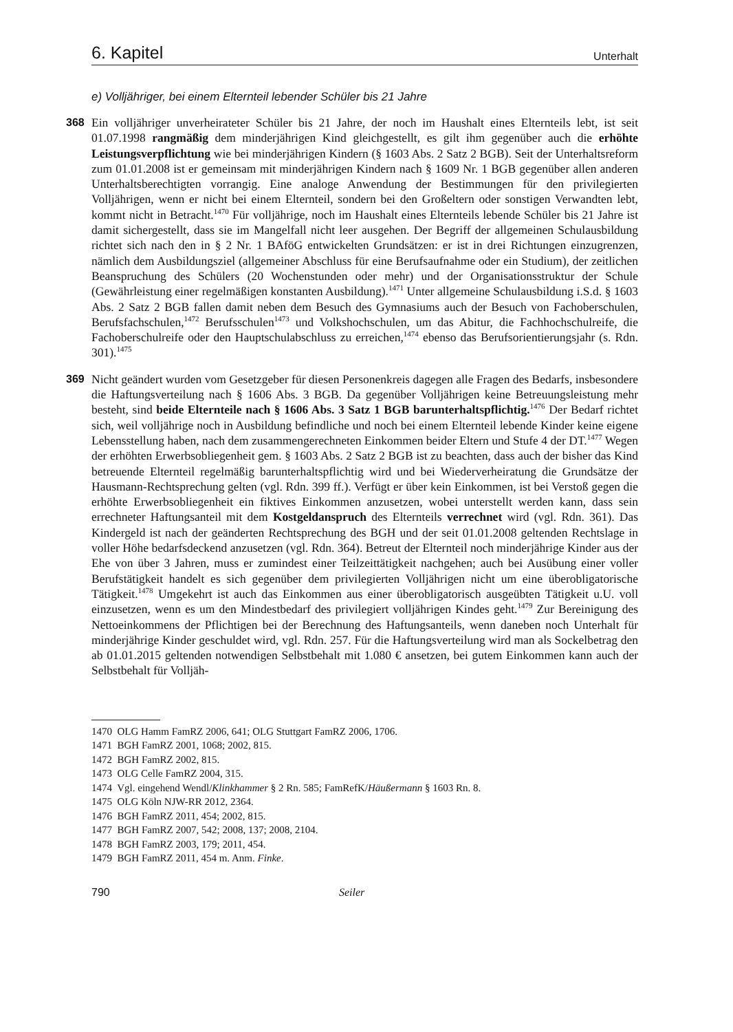6. Kapitel Unterhalt
e) Volljähriger, bei einem Elternteil lebender Schüler bis 21 Jahre
368
Ein volljähriger unverheirateter Schüler bis 21 Jahre, der noch im Haushalt eines Elternteils lebt, ist seit 01.07.1998 rangmäßig dem minderjährigen Kind gleichgestellt, es gilt ihm gegenüber auch die erhöhte Leistungsverpflichtung wie bei minderjährigen Kindern (§ 1603 Abs. 2 Satz 2 BGB). Seit der Unterhaltsreform zum 01.01.2008 ist er gemeinsam mit minderjährigen Kindern nach § 1609 Nr. 1 BGB gegenüber allen anderen Unterhaltsberechtigten vorrangig. Eine analoge Anwendung der Bestimmungen für den privilegierten Volljährigen, wenn er nicht bei einem Elternteil, sondern bei den Großeltern oder sonstigen Verwandten lebt, kommt nicht in Betracht.<sup>1470</sup> Für volljährige, noch im Haushalt eines Elternteils lebende Schüler bis 21 Jahre ist damit sichergestellt, dass sie im Mangelfall nicht leer ausgehen. Der Begriff der allgemeinen Schulausbildung richtet sich nach den in § 2 Nr. 1 BAföG entwickelten Grundsätzen: er ist in drei Richtungen einzugrenzen, nämlich dem Ausbildungsziel (allgemeiner Abschluss für eine Berufsaufnahme oder ein Studium), der zeitlichen Beanspruchung des Schülers (20 Wochenstunden oder mehr) und der Organisationsstruktur der Schule (Gewährleistung einer regelmäßigen konstanten Ausbildung).<sup>1471</sup> Unter allgemeine Schulausbildung i.S.d. § 1603 Abs. 2 Satz 2 BGB fallen damit neben dem Besuch des Gymnasiums auch der Besuch von Fachoberschulen, Berufsfachschulen,<sup>1472</sup> Berufsschulen<sup>1473</sup> und Volkshochschulen, um das Abitur, die Fachhochschulreife, die Fachoberschulreife oder den Hauptschulabschluss zu erreichen,<sup>1474</sup> ebenso das Berufsorientierungsjahr (s. Rdn. 301).<sup>1475</sup>
369
Nicht geändert wurden vom Gesetzgeber für diesen Personenkreis dagegen alle Fragen des Bedarfs, insbesondere die Haftungsverteilung nach § 1606 Abs. 3 BGB. Da gegenüber Volljährigen keine Betreuungsleistung mehr besteht, sind beide Elternteile nach § 1606 Abs. 3 Satz 1 BGB barunterhaltspflichtig.<sup>1476</sup> Der Bedarf richtet sich, weil volljährige noch in Ausbildung befindliche und noch bei einem Elternteil lebende Kinder keine eigene Lebensstellung haben, nach dem zusammengerechneten Einkommen beider Eltern und Stufe 4 der DT.<sup>1477</sup> Wegen der erhöhten Erwerbsobliegenheit gem. § 1603 Abs. 2 Satz 2 BGB ist zu beachten, dass auch der bisher das Kind betreuende Elternteil regelmäßig barunterhaltspflichtig wird und bei Wiederverheiratung die Grundsätze der Hausmann-Rechtsprechung gelten (vgl. Rdn. 399 ff.). Verfügt er über kein Einkommen, ist bei Verstoß gegen die erhöhte Erwerbsobliegenheit ein fiktives Einkommen anzusetzen, wobei unterstellt werden kann, dass sein errechneter Haftungsanteil mit dem Kostgeldanspruch des Elternteils verrechnet wird (vgl. Rdn. 361). Das Kindergeld ist nach der geänderten Rechtsprechung des BGH und der seit 01.01.2008 geltenden Rechtslage in voller Höhe bedarfsdeckend anzusetzen (vgl. Rdn. 364). Betreut der Elternteil noch minderjährige Kinder aus der Ehe von über 3 Jahren, muss er zumindest einer Teilzeittätigkeit nachgehen; auch bei Ausübung einer voller Berufstätigkeit handelt es sich gegenüber dem privilegierten Volljährigen nicht um eine überobligatorische Tätigkeit.<sup>1478</sup> Umgekehrt ist auch das Einkommen aus einer überobligatorisch ausgeübten Tätigkeit u.U. voll einzusetzen, wenn es um den Mindestbedarf des privilegiert volljährigen Kindes geht.<sup>1479</sup> Zur Bereinigung des Nettoeinkommens der Pflichtigen bei der Berechnung des Haftungsanteils, wenn daneben noch Unterhalt für minderjährige Kinder geschuldet wird, vgl. Rdn. 257. Für die Haftungsverteilung wird man als Sockelbetrag den ab 01.01.2015 geltenden notwendigen Selbstbehalt mit 1.080 € ansetzen, bei gutem Einkommen kann auch der Selbstbehalt für Volljäh-
1470 OLG Hamm FamRZ 2006, 641; OLG Stuttgart FamRZ 2006, 1706.
1471 BGH FamRZ 2001, 1068; 2002, 815.
1472 BGH FamRZ 2002, 815.
1473 OLG Celle FamRZ 2004, 315.
1474 Vgl. eingehend Wendl/Klinkhammer § 2 Rn. 585; FamRefK/Häußermann § 1603 Rn. 8.
1475 OLG Köln NJW-RR 2012, 2364.
1476 BGH FamRZ 2011, 454; 2002, 815.
1477 BGH FamRZ 2007, 542; 2008, 137; 2008, 2104.
1478 BGH FamRZ 2003, 179; 2011, 454.
1479 BGH FamRZ 2011, 454 m. Anm. Finke.
790 Seiler